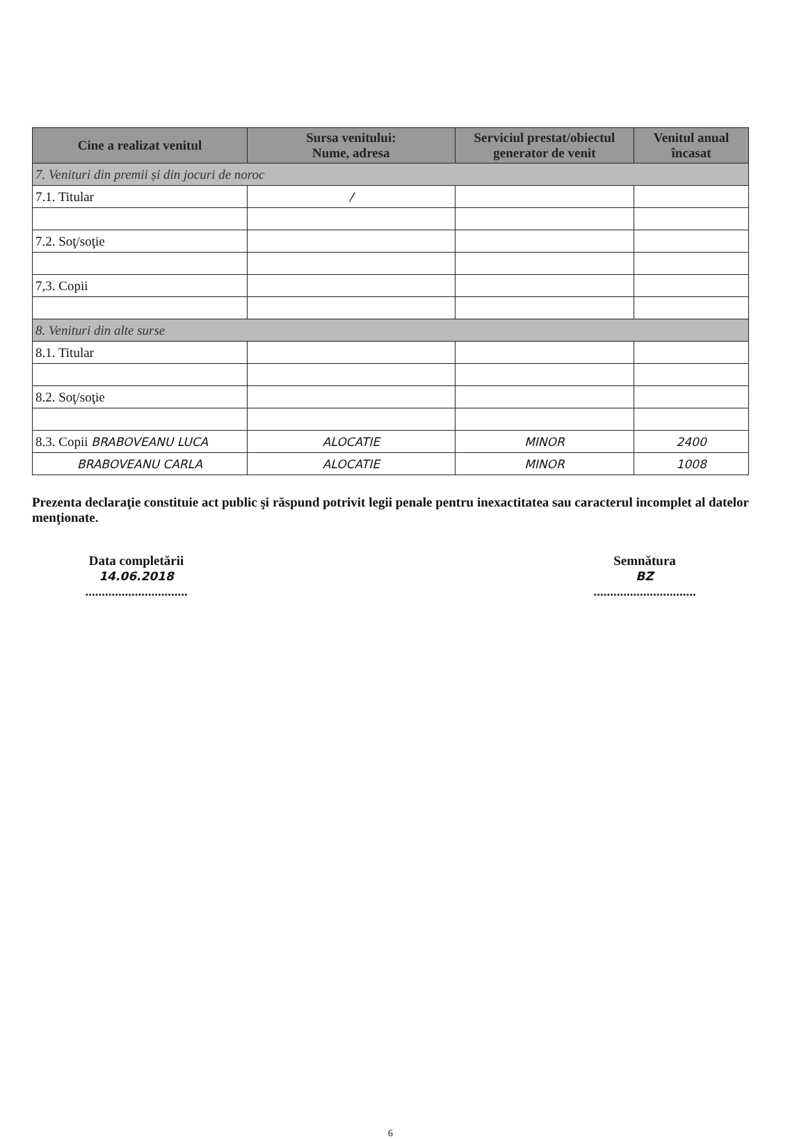| Cine a realizat venitul | Sursa venitului: Nume, adresa | Serviciul prestat/obiectul generator de venit | Venitul anual încasat |
| --- | --- | --- | --- |
| 7. Venituri din premii și din jocuri de noroc | | | |
| 7.1. Titular | / | | |
| 7.2. Soţ/soţie | | | |
| 7,3. Copii | | | |
| 8. Venituri din alte surse | | | |
| 8.1. Titular | | | |
| 8.2. Soţ/soţie | | | |
| 8.3. Copii BRABOVEANU LUCA | ALOCATIE | MINOR | 2400 |
| BRABOVEANU CARLA | ALOCATIE | MINOR | 1008 |
Prezenta declaraţie constituie act public şi răspund potrivit legii penale pentru inexactitatea sau caracterul incomplet al datelor menţionate.
Data completării
14.06.2018
...............................
Semnătura
BZ
...............................
6